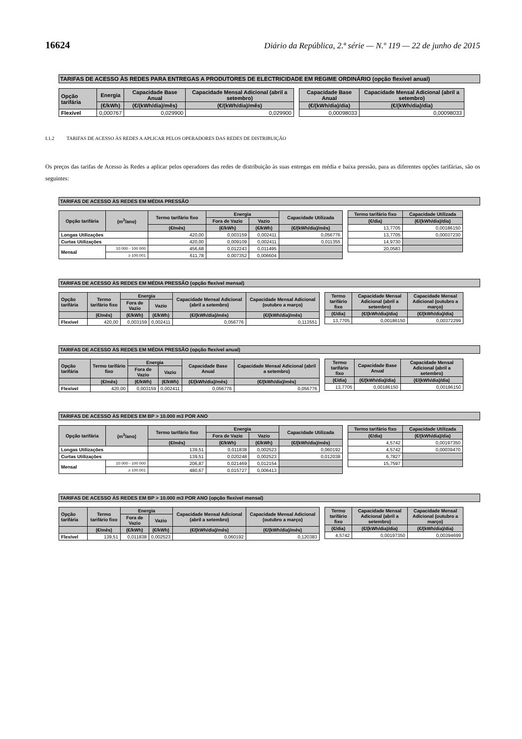16624 Diário da República, 2.ª série — N.º 119 — 22 de junho de 2015
TARIFAS DE ACESSO ÀS REDES PARA ENTREGAS A PRODUTORES DE ELECTRICIDADE EM REGIME ORDINÁRIO (opção flexível anual)
| Opção tarifária | Energia | Capacidade Base Anual | Capacidade Mensal Adicional (abril a setembro) |
| --- | --- | --- | --- |
| | (€/kWh) | (€/(kWh/dia)/mês) | (€/(kWh/dia)/mês) |
| Flexível | 0,000767 | 0,029900 | 0,029900 |
| Capacidade Base Anual | Capacidade Mensal Adicional (abril a setembro) |
| --- | --- |
| (€/(kWh/dia)/dia) | (€/(kWh/dia)/dia) |
| 0,00098033 | 0,00098033 |
I.1.2 TARIFAS DE ACESSO ÀS REDES A APLICAR PELOS OPERADORES DAS REDES DE DISTRIBUIÇÃO
Os preços das tarifas de Acesso às Redes a aplicar pelos operadores das redes de distribuição às suas entregas em média e baixa pressão, para as diferentes opções tarifárias, são os seguintes:
TARIFAS DE ACESSO ÀS REDES EM MÉDIA PRESSÃO
| Opção tarifária | (m<sup>3</sup>/ano) | Termo tarifário fixo | Energia | | Capacidade Utilizada |
| --- | --- | --- | --- | --- | --- |
| | | | Fora de Vazio | Vazio | |
| | | (€/mês) | (€/kWh) | (€/kWh) | (€/(kWh/dia)/mês) |
| Longas Utilizações | | 420,00 | 0,003159 | 0,002411 | 0,056776 |
| Curtas Utilizações | | 420,00 | 0,009109 | 0,002411 | 0,011355 |
| Mensal | 10 000 - 100 000 | 456,68 | 0,012243 | 0,011495 | |
| | ≥ 100.001 | 611,78 | 0,007352 | 0,006604 | |
| Termo tarifário fixo | Capacidade Utilizada |
| --- | --- |
| (€/dia) | (€/(kWh/dia)/dia) |
| 13,7705 | 0,00186150 |
| 13,7705 | 0,00037230 |
| 14,9730 | |
| 20,0583 | |
TARIFAS DE ACESSO ÀS REDES EM MÉDIA PRESSÃO (opção flexível mensal)
| Opção tarifária | Termo tarifário fixo | Energia | | Capacidade Mensal Adicional (abril a setembro) | Capacidade Mensal Adicional (outubro a março) |
| --- | --- | --- | --- | --- | --- |
| | | Fora de Vazio | Vazio | | |
| | (€/mês) | (€/kWh) | (€/kWh) | (€/(kWh/dia)/mês) | (€/(kWh/dia)/mês) |
| Flexível | 420,00 | 0,003159 | 0,002411 | 0,056776 | 0,113551 |
| Termo tarifário fixo | Capacidade Mensal Adicional (abril a setembro) | Capacidade Mensal Adicional (outubro a março) |
| --- | --- | --- |
| (€/dia) | (€/(kWh/dia)/dia) | (€/(kWh/dia)/dia) |
| 13,7705 | 0,00186150 | 0,00372299 |
TARIFAS DE ACESSO ÀS REDES EM MÉDIA PRESSÃO (opção flexível anual)
| Opção tarifária | Termo tarifário fixo | Energia | | Capacidade Base Anual | Capacidade Mensal Adicional (abril a setembro) |
| --- | --- | --- | --- | --- | --- |
| | | Fora de Vazio | Vazio | | |
| | (€/mês) | (€/kWh) | (€/kWh) | (€/(kWh/dia)/mês) | (€/(kWh/dia)/mês) |
| Flexível | 420,00 | 0,003159 | 0,002411 | 0,056776 | 0,056776 |
| Termo tarifário fixo | Capacidade Base Anual | Capacidade Mensal Adicional (abril a setembro) |
| --- | --- | --- |
| (€/dia) | (€/(kWh/dia)/dia) | (€/(kWh/dia)/dia) |
| 13,7705 | 0,00186150 | 0,00186150 |
TARIFAS DE ACESSO ÀS REDES EM BP > 10.000 m3 POR ANO
| Opção tarifária | (m<sup>3</sup>/ano) | Termo tarifário fixo | Energia | | Capacidade Utilizada |
| --- | --- | --- | --- | --- | --- |
| | | | Fora de Vazio | Vazio | |
| | | (€/mês) | (€/kWh) | (€/kWh) | (€/(kWh/dia)/mês) |
| Longas Utilizações | | 139,51 | 0,011838 | 0,002523 | 0,060192 |
| Curtas Utilizações | | 139,51 | 0,020248 | 0,002523 | 0,012038 |
| Mensal | 10 000 - 100 000 | 206,87 | 0,021469 | 0,012154 | |
| | ≥ 100.001 | 480,67 | 0,015727 | 0,006413 | |
| Termo tarifário fixo | Capacidade Utilizada |
| --- | --- |
| (€/dia) | (€/(kWh/dia)/dia) |
| 4,5742 | 0,00197350 |
| 4,5742 | 0,00039470 |
| 6,7827 | |
| 15,7597 | |
TARIFAS DE ACESSO ÀS REDES EM BP > 10.000 m3 POR ANO (opção flexível mensal)
| Opção tarifária | Termo tarifário fixo | Energia | | Capacidade Mensal Adicional (abril a setembro) | Capacidade Mensal Adicional (outubro a março) |
| --- | --- | --- | --- | --- | --- |
| | | Fora de Vazio | Vazio | | |
| | (€/mês) | (€/kWh) | (€/kWh) | (€/(kWh/dia)/mês) | (€/(kWh/dia)/mês) |
| Flexível | 139,51 | 0,011838 | 0,002523 | 0,060192 | 0,120383 |
| Termo tarifário fixo | Capacidade Mensal Adicional (abril a setembro) | Capacidade Mensal Adicional (outubro a março) |
| --- | --- | --- |
| (€/dia) | (€/(kWh/dia)/dia) | (€/(kWh/dia)/dia) |
| 4,5742 | 0,00197350 | 0,00394699 |